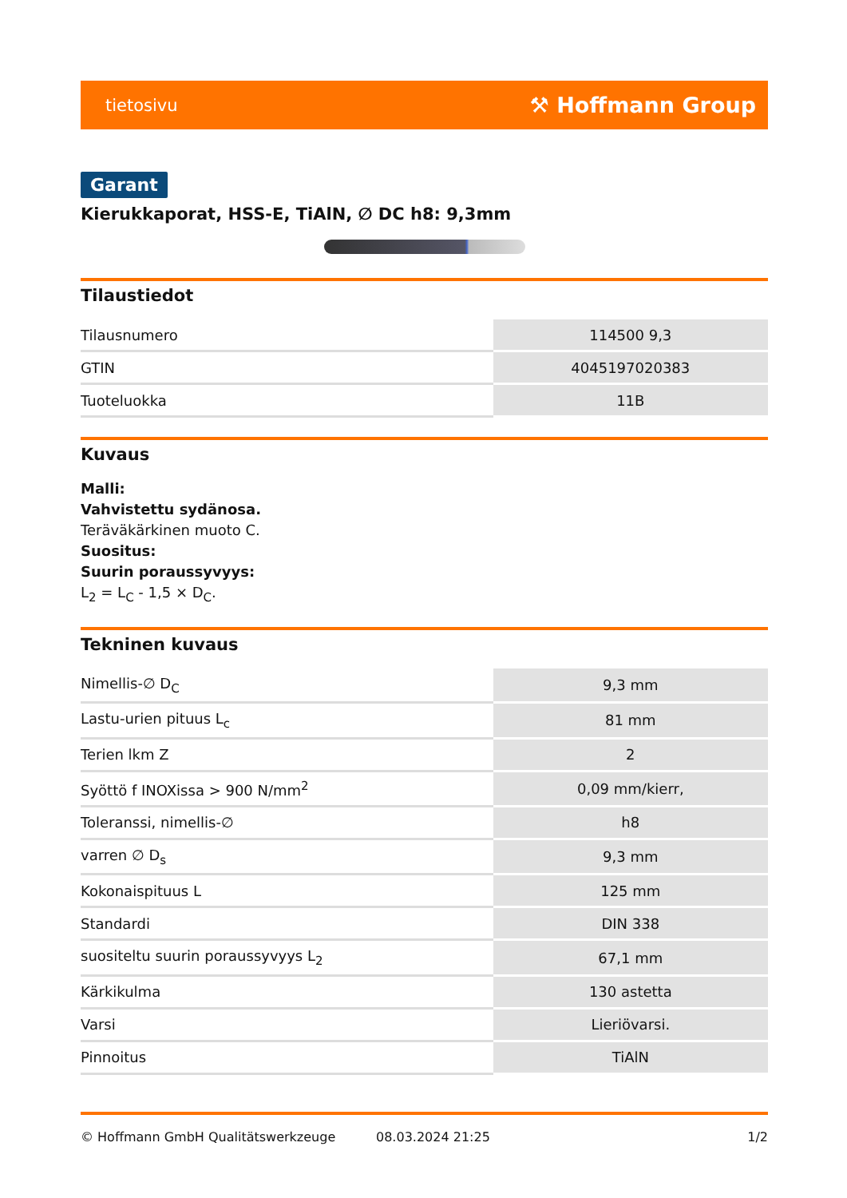tietosivu ⚒ Hoffmann Group
Garant
Kierukkaporat, HSS-E, TiAlN, ∅ DC h8: 9,3mm
Tilaustiedot
| Tilausnumero | 114500 9,3 |
| GTIN | 4045197020383 |
| Tuoteluokka | 11B |
Kuvaus
Malli:
Vahvistettu sydänosa.
Teräväkärkinen muoto C.
Suositus:
Suurin poraussyvyys:
L<sub>2</sub> = L<sub>C</sub> - 1,5 × D<sub>C</sub>.
Tekninen kuvaus
| Nimellis-∅ D<sub>C</sub> | 9,3 mm |
| Lastu-urien pituus L<sub>c</sub> | 81 mm |
| Terien lkm Z | 2 |
| Syöttö f INOXissa > 900 N/mm<sup>2</sup> | 0,09 mm/kierr, |
| Toleranssi, nimellis-∅ | h8 |
| varren ∅ D<sub>s</sub> | 9,3 mm |
| Kokonaispituus L | 125 mm |
| Standardi | DIN 338 |
| suositeltu suurin poraussyvyys L<sub>2</sub> | 67,1 mm |
| Kärkikulma | 130 astetta |
| Varsi | Lieriövarsi. |
| Pinnoitus | TiAlN |
© Hoffmann GmbH Qualitätswerkzeuge 08.03.2024 21:25 1/2